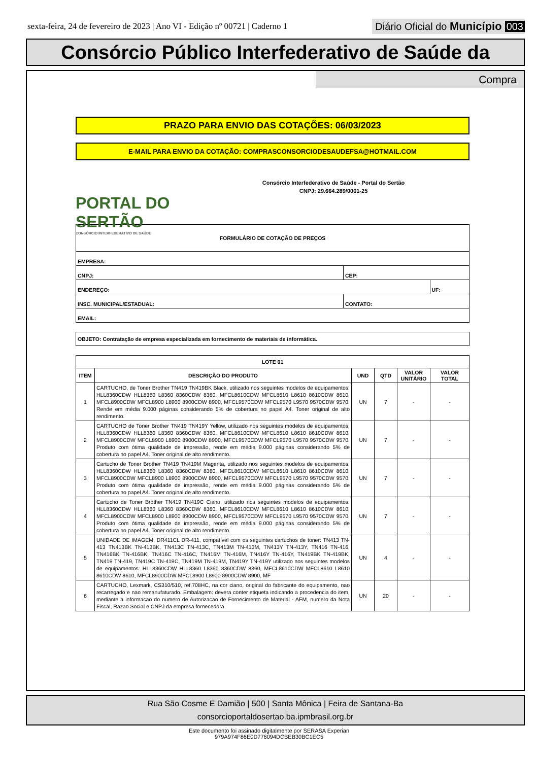sexta-feira, 24 de fevereiro de 2023 | Ano VI - Edição nº 00721 | Caderno 1
Diário Oficial do Município 003
Consórcio Público Interfederativo de Saúde da
Compra
PRAZO PARA ENVIO DAS COTAÇÕES: 06/03/2023
E-MAIL PARA ENVIO DA COTAÇÃO: COMPRASCONSORCIODESAUDEFSA@HOTMAIL.COM
PORTAL DO SERTÃO
CONSÓRCIO INTERFEDERATIVO DE SAÚDE
Consórcio Interfederativo de Saúde - Portal do Sertão
CNPJ: 29.664.289/0001-25
| FORMULÁRIO DE COTAÇÃO DE PREÇOS | | |
| EMPRESA: | | |
| CNPJ: | CEP: | |
| ENDEREÇO: | | UF: |
| INSC. MUNICIPAL/ESTADUAL: | CONTATO: | |
| EMAIL: | | |
| OBJETO: Contratação de empresa especializada em fornecimento de materiais de informática. |
| LOTE 01 | | | | | |
| --- | --- | --- | --- | --- | --- |
| ITEM | DESCRIÇÃO DO PRODUTO | UND | QTD | VALOR UNITÁRIO | VALOR TOTAL |
| 1 | CARTUCHO, de Toner Brother TN419 TN419BK Black, utilizado nos seguintes modelos de equipamentos: HLL8360CDW HLL8360 L8360 8360CDW 8360, MFCL8610CDW MFCL8610 L8610 8610CDW 8610, MFCL8900CDW MFCL8900 L8900 8900CDW 8900, MFCL9570CDW MFCL9570 L9570 9570CDW 9570. Rende em média 9.000 páginas considerando 5% de cobertura no papel A4. Toner original de alto rendimento. | UN | 7 | - | - |
| 2 | CARTUCHO de Toner Brother TN419 TN419Y Yellow, utilizado nos seguintes modelos de equipamentos: HLL8360CDW HLL8360 L8360 8360CDW 8360, MFCL8610CDW MFCL8610 L8610 8610CDW 8610, MFCL8900CDW MFCL8900 L8900 8900CDW 8900, MFCL9570CDW MFCL9570 L9570 9570CDW 9570. Produto com ótima qualidade de impressão, rende em média 9.000 páginas considerando 5% de cobertura no papel A4. Toner original de alto rendimento. | UN | 7 | - | - |
| 3 | Cartucho de Toner Brother TN419 TN419M Magenta, utilizado nos seguintes modelos de equipamentos: HLL8360CDW HLL8360 L8360 8360CDW 8360, MFCL8610CDW MFCL8610 L8610 8610CDW 8610, MFCL8900CDW MFCL8900 L8900 8900CDW 8900, MFCL9570CDW MFCL9570 L9570 9570CDW 9570. Produto com ótima qualidade de impressão, rende em média 9.000 páginas considerando 5% de cobertura no papel A4. Toner original de alto rendimento. | UN | 7 | - | - |
| 4 | Cartucho de Toner Brother TN419 TN419C Ciano, utilizado nos seguintes modelos de equipamentos: HLL8360CDW HLL8360 L8360 8360CDW 8360, MFCL8610CDW MFCL8610 L8610 8610CDW 8610, MFCL8900CDW MFCL8900 L8900 8900CDW 8900, MFCL9570CDW MFCL9570 L9570 9570CDW 9570. Produto com ótima qualidade de impressão, rende em média 9.000 páginas considerando 5% de cobertura no papel A4. Toner original de alto rendimento. | UN | 7 | - | - |
| 5 | UNIDADE DE IMAGEM, DR411CL DR-411, compatível com os seguintes cartuchos de toner: TN413 TN-413 TN413BK TN-413BK, TN413C TN-413C, TN413M TN-413M, TN413Y TN-413Y, TN416 TN-416, TN416BK TN-416BK, TN416C TN-416C, TN416M TN-416M, TN416Y TN-416Y, TN419BK TN-419BK, TN419 TN-419, TN419C TN-419C, TN419M TN-419M, TN419Y TN-419Y utilizado nos seguintes modelos de equipamentos: HLL8360CDW HLL8360 L8360 8360CDW 8360, MFCL8610CDW MFCL8610 L8610 8610CDW 8610, MFCL8900CDW MFCL8900 L8900 8900CDW 8900, MF | UN | 4 | - | - |
| 6 | CARTUCHO, Lexmark, CS310/510, ref.708HC, na cor ciano, original do fabricante do equipamento, nao recarregado e nao remanufaturado. Embalagem: devera conter etiqueta indicando a procedencia do item, mediante a informacao do numero de Autorizacao de Fornecimento de Material - AFM, numero da Nota Fiscal, Razao Social e CNPJ da empresa fornecedora | UN | 20 | - | - |
Rua São Cosme E Damião | 500 | Santa Mônica | Feira de Santana-Ba
consorcioportaldosertao.ba.ipmbrasil.org.br
Este documento foi assinado digitalmente por SERASA Experian
979A974F86E0D776094DCBEB30BC1EC5